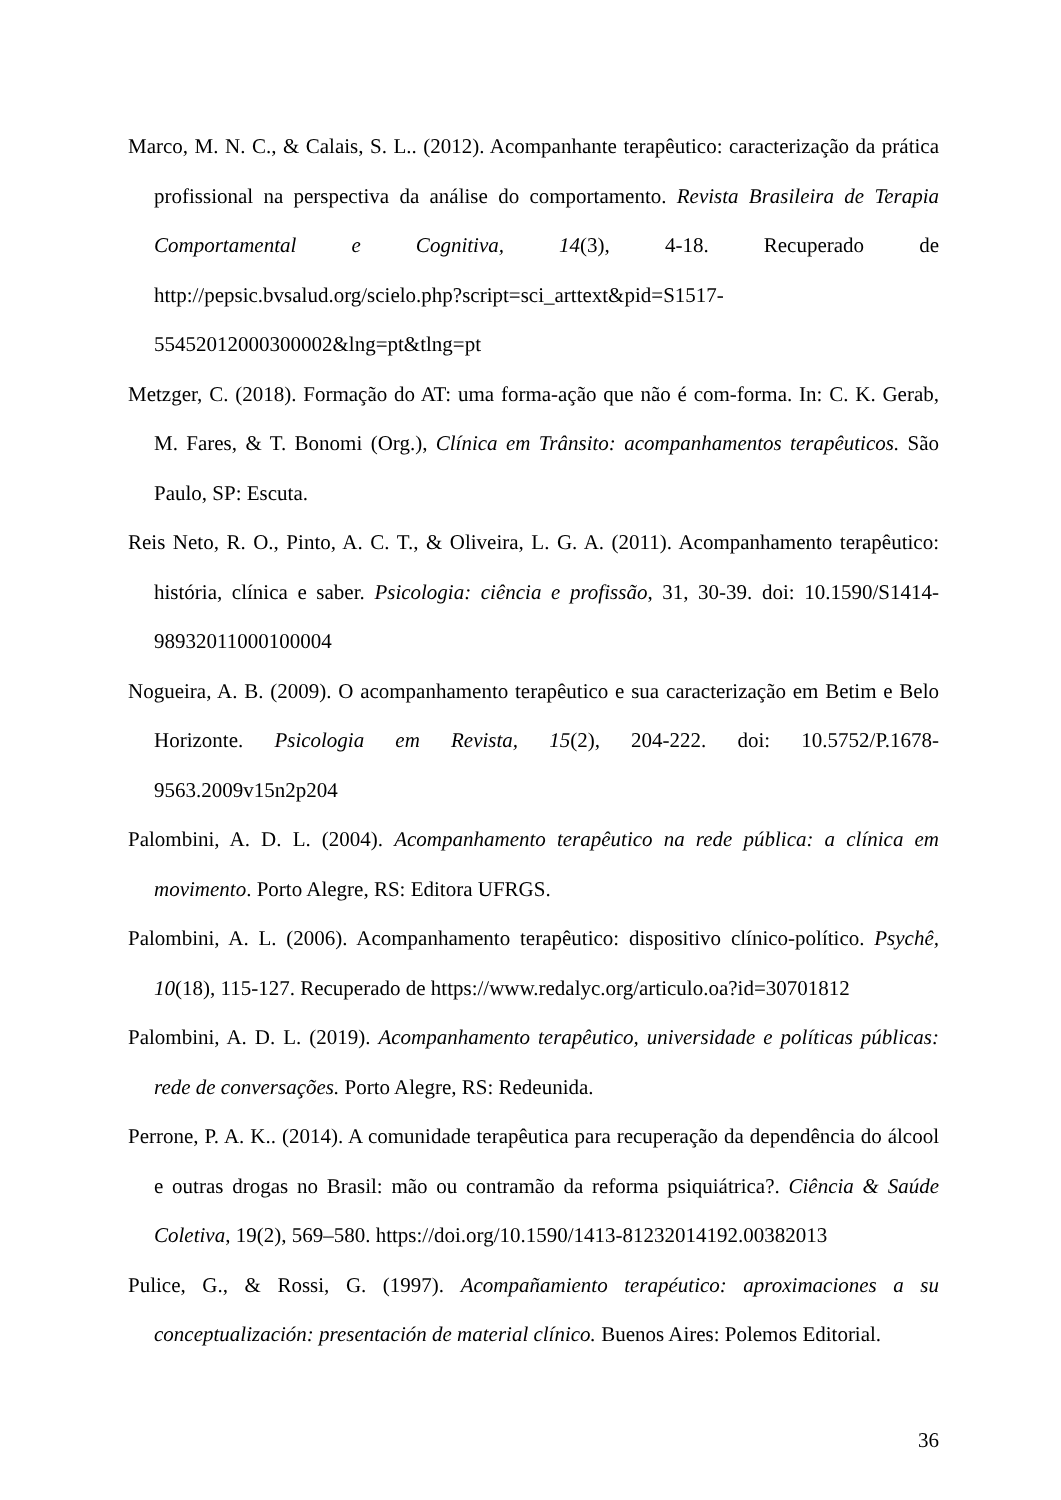Marco, M. N. C., & Calais, S. L.. (2012). Acompanhante terapêutico: caracterização da prática profissional na perspectiva da análise do comportamento. Revista Brasileira de Terapia Comportamental e Cognitiva, 14(3), 4-18. Recuperado de http://pepsic.bvsalud.org/scielo.php?script=sci_arttext&pid=S1517-55452012000300002&lng=pt&tlng=pt
Metzger, C. (2018). Formação do AT: uma forma-ação que não é com-forma. In: C. K. Gerab, M. Fares, & T. Bonomi (Org.), Clínica em Trânsito: acompanhamentos terapêuticos. São Paulo, SP: Escuta.
Reis Neto, R. O., Pinto, A. C. T., & Oliveira, L. G. A. (2011). Acompanhamento terapêutico: história, clínica e saber. Psicologia: ciência e profissão, 31, 30-39. doi: 10.1590/S1414-98932011000100004
Nogueira, A. B. (2009). O acompanhamento terapêutico e sua caracterização em Betim e Belo Horizonte. Psicologia em Revista, 15(2), 204-222. doi: 10.5752/P.1678-9563.2009v15n2p204
Palombini, A. D. L. (2004). Acompanhamento terapêutico na rede pública: a clínica em movimento. Porto Alegre, RS: Editora UFRGS.
Palombini, A. L. (2006). Acompanhamento terapêutico: dispositivo clínico-político. Psychê, 10(18), 115-127. Recuperado de https://www.redalyc.org/articulo.oa?id=30701812
Palombini, A. D. L. (2019). Acompanhamento terapêutico, universidade e políticas públicas: rede de conversações. Porto Alegre, RS: Redeunida.
Perrone, P. A. K.. (2014). A comunidade terapêutica para recuperação da dependência do álcool e outras drogas no Brasil: mão ou contramão da reforma psiquiátrica?. Ciência & Saúde Coletiva, 19(2), 569–580. https://doi.org/10.1590/1413-81232014192.00382013
Pulice, G., & Rossi, G. (1997). Acompañamiento terapéutico: aproximaciones a su conceptualización: presentación de material clínico. Buenos Aires: Polemos Editorial.
36